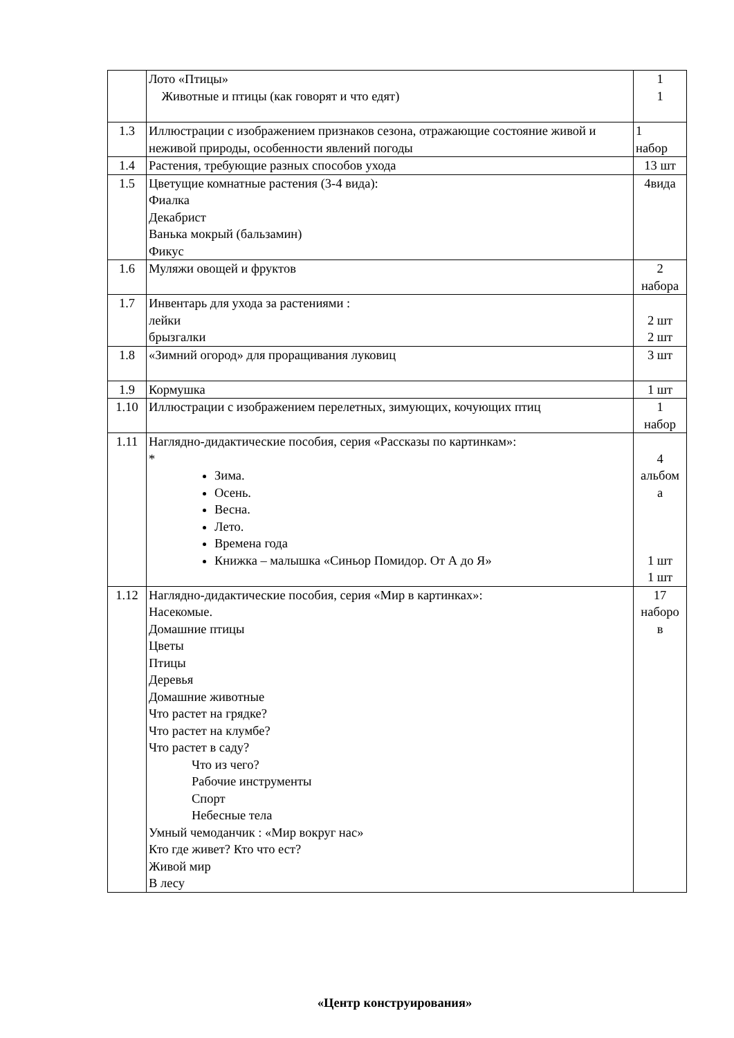| | Лото «Птицы» Животные и птицы (как говорят и что едят) | 1 1 |
| 1.3 | Иллюстрации с изображением признаков сезона, отражающие состояние живой и неживой природы, особенности явлений погоды | 1 набор |
| 1.4 | Растения, требующие разных способов ухода | 13 шт |
| 1.5 | Цветущие комнатные растения (3-4 вида): Фиалка Декабрист Ванька мокрый (бальзамин) Фикус | 4вида |
| 1.6 | Муляжи овощей и фруктов | 2 набора |
| 1.7 | Инвентарь для ухода за растениями : лейки брызгалки | 2 шт 2 шт |
| 1.8 | «Зимний огород» для проращивания луковиц | 3 шт |
| 1.9 | Кормушка | 1 шт |
| 1.10 | Иллюстрации с изображением перелетных, зимующих, кочующих птиц | 1 набор |
| 1.11 | Наглядно-дидактические пособия, серия «Рассказы по картинкам»: * Зима. Осень. Весна. Лето. Времена года Книжка – малышка «Синьор Помидор. От А до Я» | 4 альбом а 1 шт 1 шт |
| 1.12 | Наглядно-дидактические пособия, серия «Мир в картинках»: Насекомые. Домашние птицы Цветы Птицы Деревья Домашние животные Что растет на грядке? Что растет на клумбе? Что растет в саду? Что из чего? Рабочие инструменты Спорт Небесные тела Умный чемоданчик : «Мир вокруг нас» Кто где живет? Кто что ест? Живой мир В лесу | 17 наборо в |
«Центр конструирования»